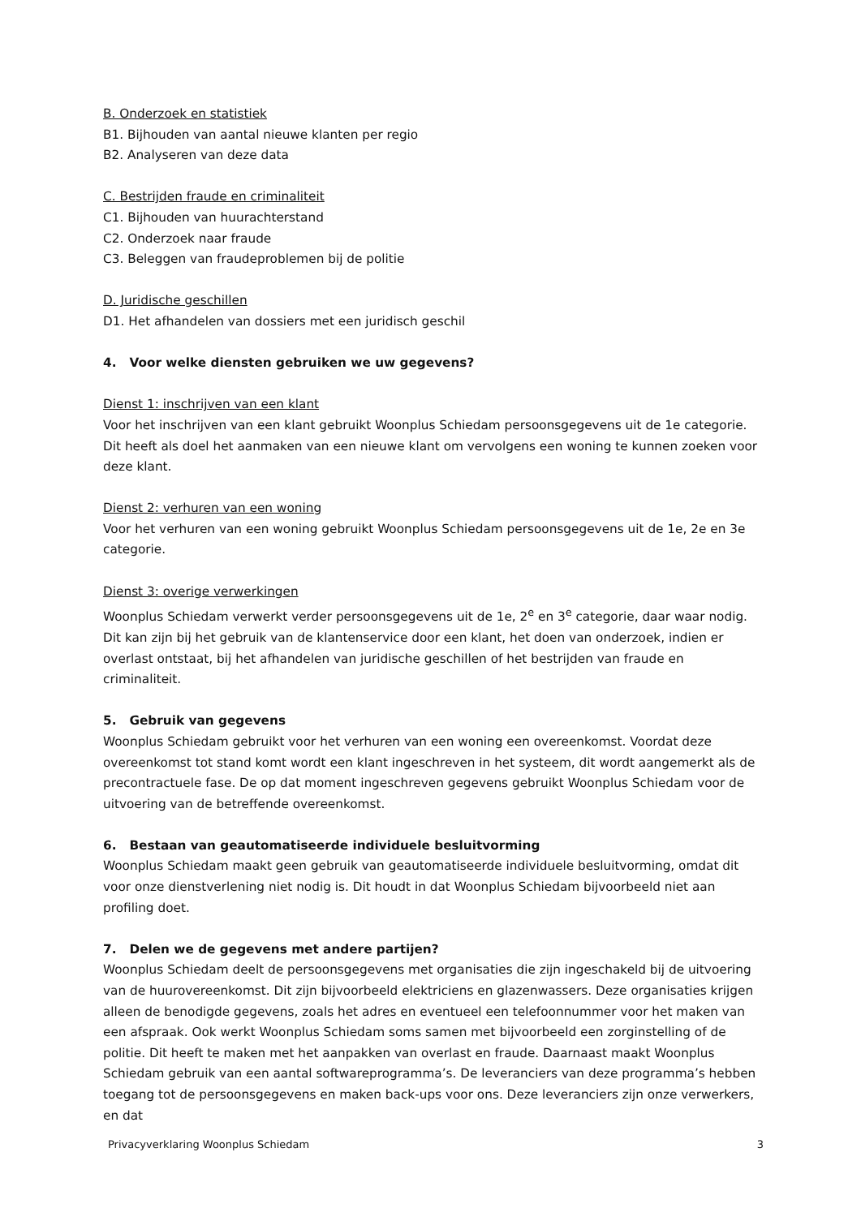B. Onderzoek en statistiek
B1. Bijhouden van aantal nieuwe klanten per regio
B2. Analyseren van deze data
C. Bestrijden fraude en criminaliteit
C1. Bijhouden van huurachterstand
C2. Onderzoek naar fraude
C3. Beleggen van fraudeproblemen bij de politie
D. Juridische geschillen
D1. Het afhandelen van dossiers met een juridisch geschil
4. Voor welke diensten gebruiken we uw gegevens?
Dienst 1: inschrijven van een klant
Voor het inschrijven van een klant gebruikt Woonplus Schiedam persoonsgegevens uit de 1e categorie. Dit heeft als doel het aanmaken van een nieuwe klant om vervolgens een woning te kunnen zoeken voor deze klant.
Dienst 2: verhuren van een woning
Voor het verhuren van een woning gebruikt Woonplus Schiedam persoonsgegevens uit de 1e, 2e en 3e categorie.
Dienst 3: overige verwerkingen
Woonplus Schiedam verwerkt verder persoonsgegevens uit de 1e, 2<sup>e</sup> en 3<sup>e</sup> categorie, daar waar nodig. Dit kan zijn bij het gebruik van de klantenservice door een klant, het doen van onderzoek, indien er overlast ontstaat, bij het afhandelen van juridische geschillen of het bestrijden van fraude en criminaliteit.
5. Gebruik van gegevens
Woonplus Schiedam gebruikt voor het verhuren van een woning een overeenkomst. Voordat deze overeenkomst tot stand komt wordt een klant ingeschreven in het systeem, dit wordt aangemerkt als de precontractuele fase. De op dat moment ingeschreven gegevens gebruikt Woonplus Schiedam voor de uitvoering van de betreffende overeenkomst.
6. Bestaan van geautomatiseerde individuele besluitvorming
Woonplus Schiedam maakt geen gebruik van geautomatiseerde individuele besluitvorming, omdat dit voor onze dienstverlening niet nodig is. Dit houdt in dat Woonplus Schiedam bijvoorbeeld niet aan profiling doet.
7. Delen we de gegevens met andere partijen?
Woonplus Schiedam deelt de persoonsgegevens met organisaties die zijn ingeschakeld bij de uitvoering van de huurovereenkomst. Dit zijn bijvoorbeeld elektriciens en glazenwassers. Deze organisaties krijgen alleen de benodigde gegevens, zoals het adres en eventueel een telefoonnummer voor het maken van een afspraak. Ook werkt Woonplus Schiedam soms samen met bijvoorbeeld een zorginstelling of de politie. Dit heeft te maken met het aanpakken van overlast en fraude. Daarnaast maakt Woonplus Schiedam gebruik van een aantal softwareprogramma’s. De leveranciers van deze programma’s hebben toegang tot de persoonsgegevens en maken back-ups voor ons. Deze leveranciers zijn onze verwerkers, en dat
Privacyverklaring Woonplus Schiedam 3